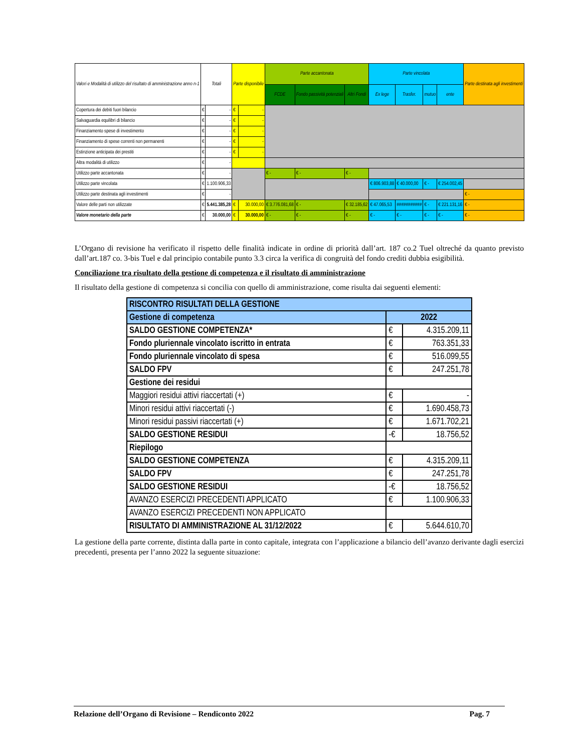| Valori e Modalità di utilizzo del risultato di amministrazione anno n-1 | Totali | | Parte disponibile | | Parte accantonata | | | Parte vincolata | | | | Parte destinata agli investimenti |
| --- | --- | --- | --- | --- | --- | --- | --- | --- | --- | --- | --- | --- |
| | | | | | FCDE | Fondo passività potenziali | Altri Fondi | Ex lege | Trasfer. | mutuo | ente | |
| Copertura dei debiti fuori bilancio | € | - | € | - | | | | | | | | |
| Salvaguardia equilibri di bilancio | € | - | € | - | | | | | | | | |
| Finanziamento spese di investimento | € | - | € | - | | | | | | | | |
| Finanziamento di spese correnti non permanenti | € | - | € | - | | | | | | | | |
| Estinzione anticipata dei prestiti | € | - | € | - | | | | | | | | |
| Altra modalità di utilizzo | € | - | | | | | | | | | | |
| Utilizzo parte accantonata | € | - | | | € - | € - | € - | | | | | |
| Utilizzo parte vincolata | € | 1.100.906,33 | | | | | | € 806.903,88 | € 40.000,00 | € - | € 254.002,45 | |
| Utilizzo parte destinata agli investimenti | € | - | | | | | | | | | | € - |
| Valore delle parti non utilizzate | € | 5.441.385,28 | € | 30.000,00 | € 3.776.081,68 | € - | € 32.185,62 | € 47.065,53 | ########### | € - | € 221.131,16 | € - |
| Valore monetario della parte | € | 30.000,00 | € | 30.000,00 | € - | € - | € - | € - | € - | € - | € - | € - |
L’Organo di revisione ha verificato il rispetto delle finalità indicate in ordine di priorità dall’art. 187 co.2 Tuel oltreché da quanto previsto dall’art.187 co. 3-bis Tuel e dal principio contabile punto 3.3 circa la verifica di congruità del fondo crediti dubbia esigibilità.
Conciliazione tra risultato della gestione di competenza e il risultato di amministrazione
Il risultato della gestione di competenza si concilia con quello di amministrazione, come risulta dai seguenti elementi:
| RISCONTRO RISULTATI DELLA GESTIONE | | |
| Gestione di competenza | 2022 | |
| SALDO GESTIONE COMPETENZA* | € | 4.315.209,11 |
| Fondo pluriennale vincolato iscritto in entrata | € | 763.351,33 |
| Fondo pluriennale vincolato di spesa | € | 516.099,55 |
| SALDO FPV | € | 247.251,78 |
| Gestione dei residui | | |
| Maggiori residui attivi riaccertati (+) | € | - |
| Minori residui attivi riaccertati (-) | € | 1.690.458,73 |
| Minori residui passivi riaccertati (+) | € | 1.671.702,21 |
| SALDO GESTIONE RESIDUI | -€ | 18.756,52 |
| Riepilogo | | |
| SALDO GESTIONE COMPETENZA | € | 4.315.209,11 |
| SALDO FPV | € | 247.251,78 |
| SALDO GESTIONE RESIDUI | -€ | 18.756,52 |
| AVANZO ESERCIZI PRECEDENTI APPLICATO | € | 1.100.906,33 |
| AVANZO ESERCIZI PRECEDENTI NON APPLICATO | | |
| RISULTATO DI AMMINISTRAZIONE AL 31/12/2022 | € | 5.644.610,70 |
La gestione della parte corrente, distinta dalla parte in conto capitale, integrata con l’applicazione a bilancio dell’avanzo derivante dagli esercizi precedenti, presenta per l’anno 2022 la seguente situazione:
Relazione dell’Organo di Revisione – Rendiconto 2022 Pag. 7